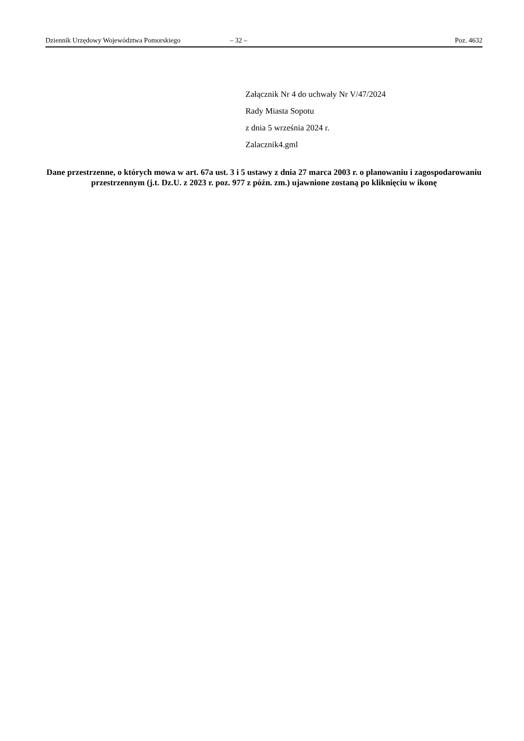Dziennik Urzędowy Województwa Pomorskiego – 32 – Poz. 4632
Załącznik Nr 4 do uchwały Nr V/47/2024
Rady Miasta Sopotu
z dnia 5 września 2024 r.
Zalacznik4.gml
Dane przestrzenne, o których mowa w art. 67a ust. 3 i 5 ustawy z dnia 27 marca 2003 r. o planowaniu i zagospodarowaniu przestrzennym (j.t. Dz.U. z 2023 r. poz. 977 z późn. zm.) ujawnione zostaną po kliknięciu w ikonę